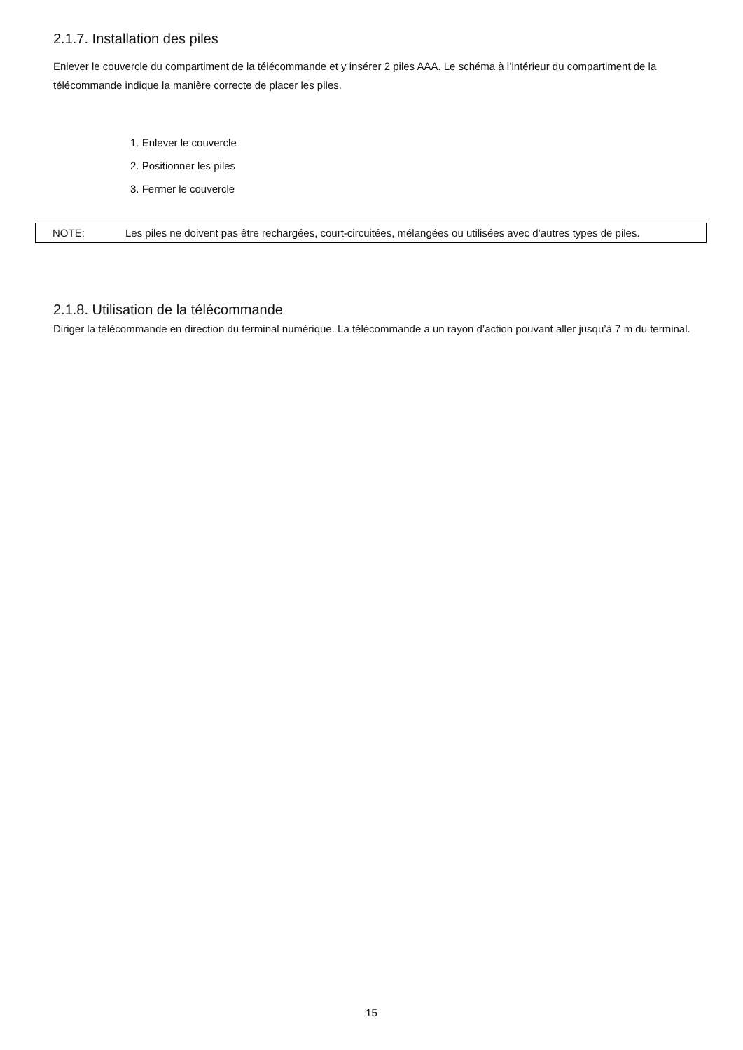2.1.7. Installation des piles
Enlever le couvercle du compartiment de la télécommande et y insérer 2 piles AAA. Le schéma à l’intérieur du compartiment de la télécommande indique la manière correcte de placer les piles.
1. Enlever le couvercle
2. Positionner les piles
3. Fermer le couvercle
NOTE: Les piles ne doivent pas être rechargées, court-circuitées, mélangées ou utilisées avec d’autres types de piles.
2.1.8. Utilisation de la télécommande
Diriger la télécommande en direction du terminal numérique. La télécommande a un rayon d’action pouvant aller jusqu’à 7 m du terminal.
15